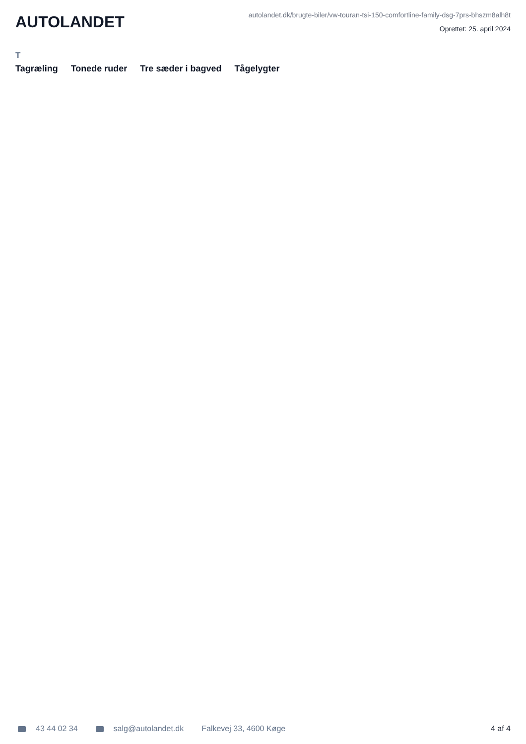AUTOLANDET
autolandet.dk/brugte-biler/vw-touran-tsi-150-comfortline-family-dsg-7prs-bhszm8alh8t
Oprettet: 25. april 2024
T
Tagræling Tonede ruder Tre sæder i bagved Tågelygter
43 44 02 34 salg@autolandet.dk Falkevej 33, 4600 Køge 4 af 4